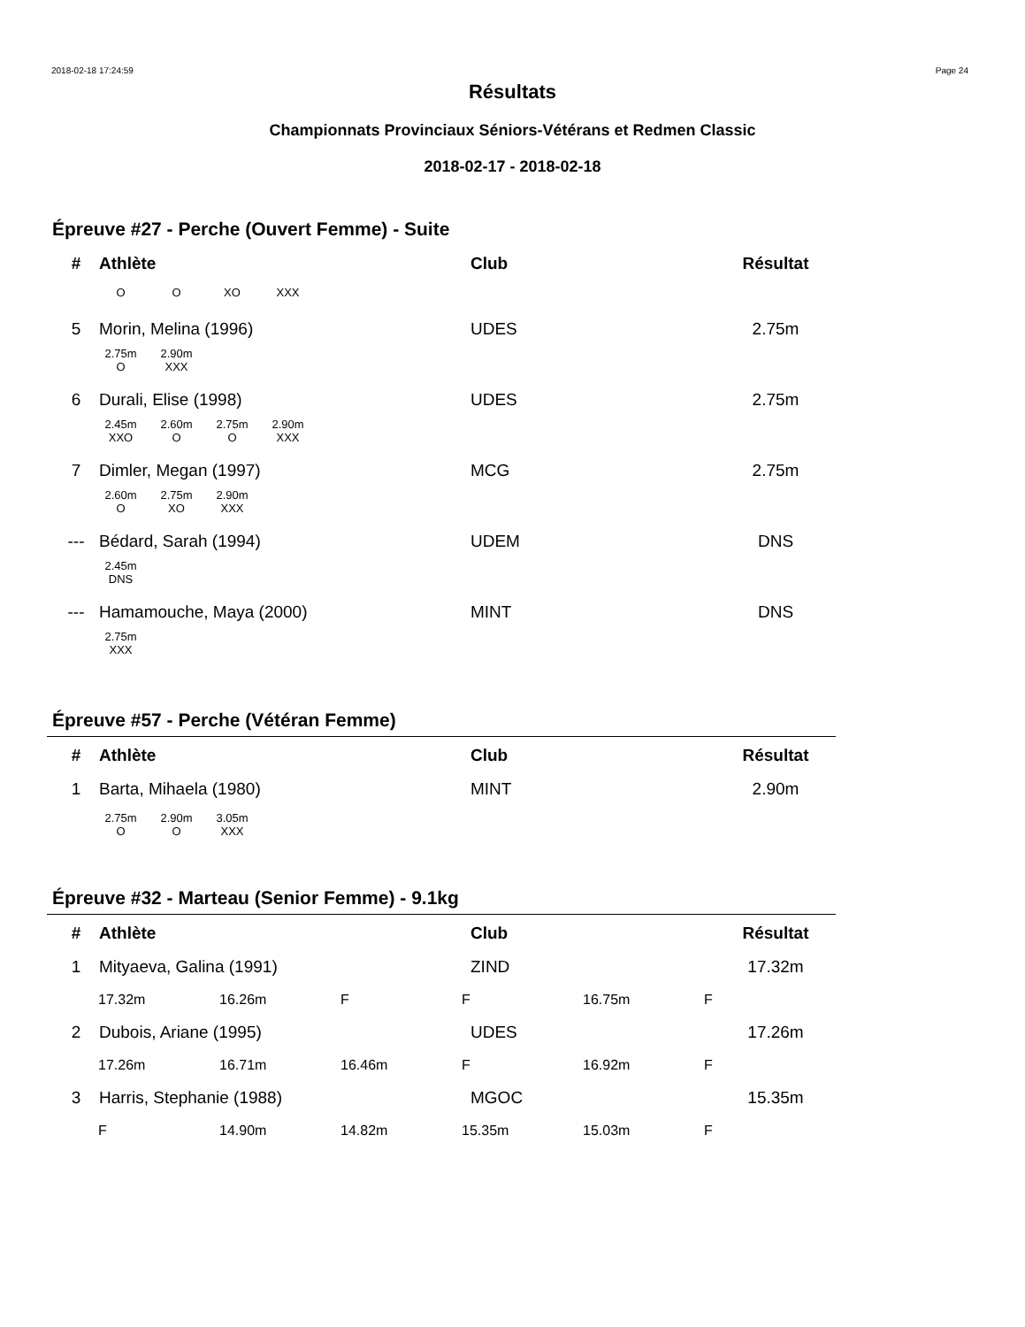2018-02-18 17:24:59 Page 24
Résultats
Championnats Provinciaux Séniors-Vétérans et Redmen Classic
2018-02-17 - 2018-02-18
Épreuve #27 - Perche (Ouvert Femme) - Suite
| # | Athlète | Club | Résultat |
| --- | --- | --- | --- |
| O | O | XO | XXX |
| 5 | Morin, Melina (1996) | UDES | 2.75m |
| 2.75m | 2.90m |
| O | XXX |
| 6 | Durali, Elise (1998) | UDES | 2.75m |
| 2.45m | 2.60m | 2.75m | 2.90m |
| XXO | O | O | XXX |
| 7 | Dimler, Megan (1997) | MCG | 2.75m |
| 2.60m | 2.75m | 2.90m |
| O | XO | XXX |
| --- | Bédard, Sarah (1994) | UDEM | DNS |
| 2.45m |
| DNS |
| --- | Hamamouche, Maya (2000) | MINT | DNS |
| 2.75m |
| XXX |
Épreuve #57 - Perche (Vétéran Femme)
| # | Athlète | Club | Résultat |
| --- | --- | --- | --- |
| 1 | Barta, Mihaela (1980) | MINT | 2.90m |
| 2.75m | 2.90m | 3.05m |
| O | O | XXX |
Épreuve #32 - Marteau (Senior Femme) - 9.1kg
| # | Athlète | Club | Résultat |
| --- | --- | --- | --- |
| 1 | Mityaeva, Galina (1991) | ZIND | 17.32m |
| 17.32m | 16.26m | F | F | 16.75m | F |
| 2 | Dubois, Ariane (1995) | UDES | 17.26m |
| 17.26m | 16.71m | 16.46m | F | 16.92m | F |
| 3 | Harris, Stephanie (1988) | MGOC | 15.35m |
| F | 14.90m | 14.82m | 15.35m | 15.03m | F |